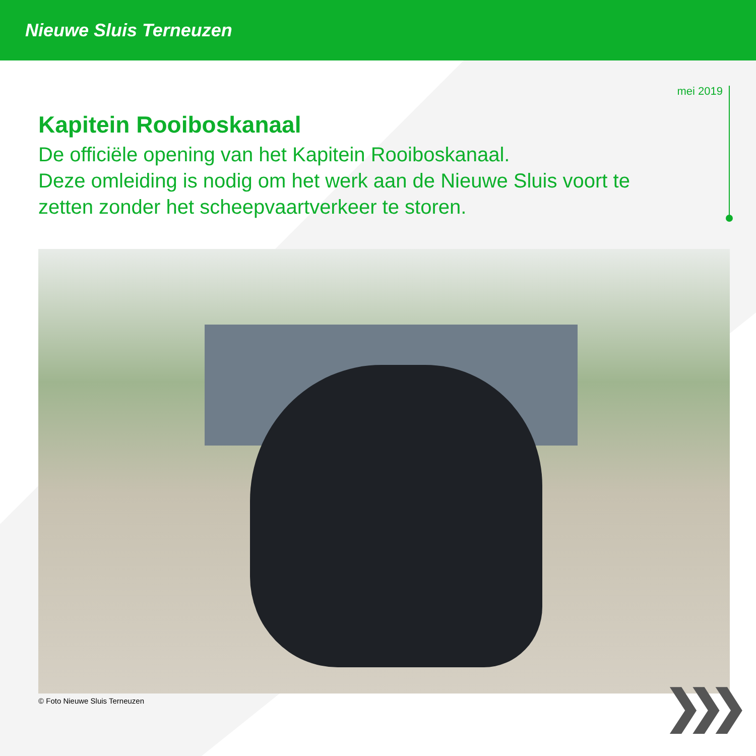Nieuwe Sluis Terneuzen
mei 2019
Kapitein Rooiboskanaal
De officiële opening van het Kapitein Rooiboskanaal.
Deze omleiding is nodig om het werk aan de Nieuwe Sluis voort te zetten zonder het scheepvaartverkeer te storen.
© Foto Nieuwe Sluis Terneuzen
❯❯❯